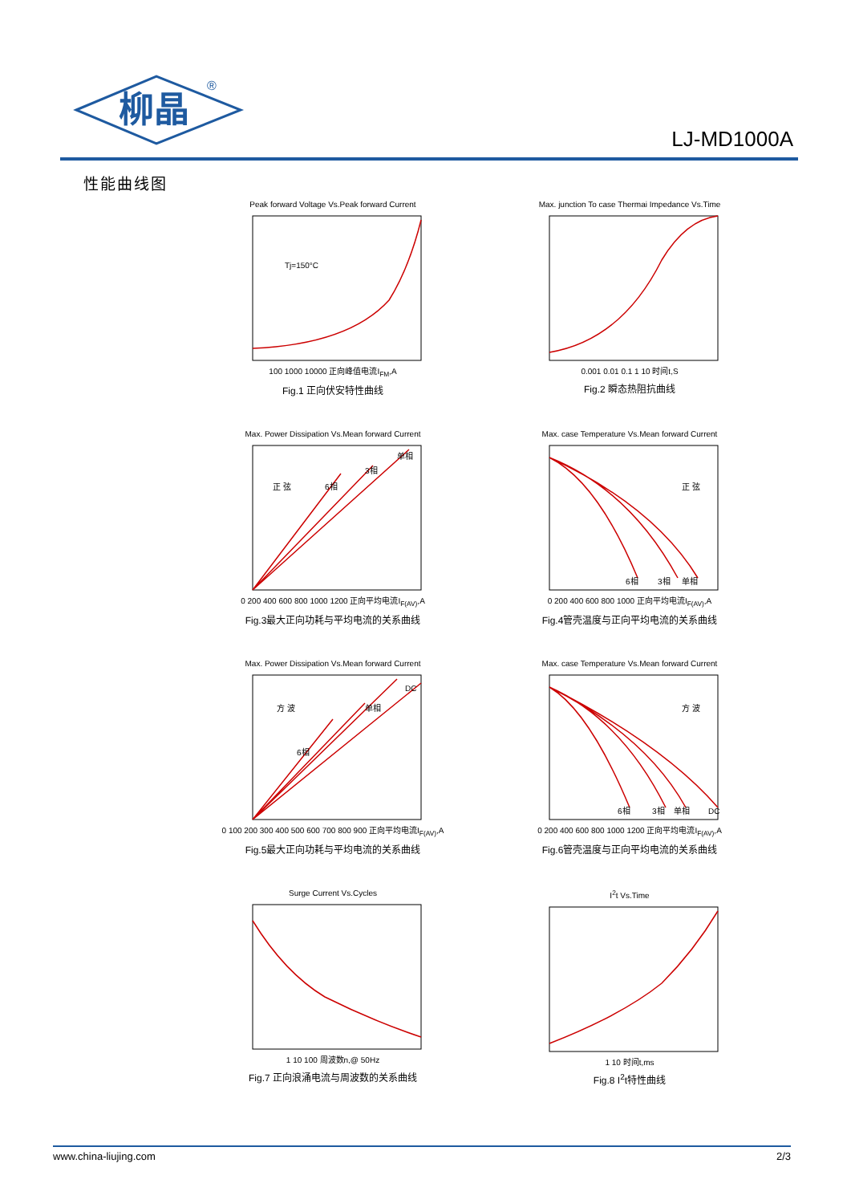柳晶
®
LJ-MD1000A
性能曲线图
Peak forward Voltage Vs.Peak forward Current
Tj=150°C
100 1000 10000 正向峰值电流I<sub>FM</sub>,A
Fig.1 正向伏安特性曲线
Max. junction To case Thermai Impedance Vs.Time
0.001 0.01 0.1 1 10 时间t,S
Fig.2 瞬态热阻抗曲线
Max. Power Dissipation Vs.Mean forward Current
6相
3相
单相
正 弦
0 200 400 600 800 1000 1200 正向平均电流I<sub>F(AV)</sub>,A
Fig.3最大正向功耗与平均电流的关系曲线
Max. case Temperature Vs.Mean forward Current
6相
3相
单相
正 弦
0 200 400 600 800 1000 正向平均电流I<sub>F(AV)</sub>,A
Fig.4管壳温度与正向平均电流的关系曲线
Max. Power Dissipation Vs.Mean forward Current
6相
单相
DC
方 波
0 100 200 300 400 500 600 700 800 900 正向平均电流I<sub>F(AV)</sub>,A
Fig.5最大正向功耗与平均电流的关系曲线
Max. case Temperature Vs.Mean forward Current
6相
3相
单相
DC
方 波
0 200 400 600 800 1000 1200 正向平均电流I<sub>F(AV)</sub>,A
Fig.6管壳温度与正向平均电流的关系曲线
Surge Current Vs.Cycles
1 10 100 周波数n,@ 50Hz
Fig.7 正向浪涌电流与周波数的关系曲线
I<sup>2</sup>t Vs.Time
1 10 时间t,ms
Fig.8 I<sup>2</sup>t特性曲线
www.china-liujing.com 2/3